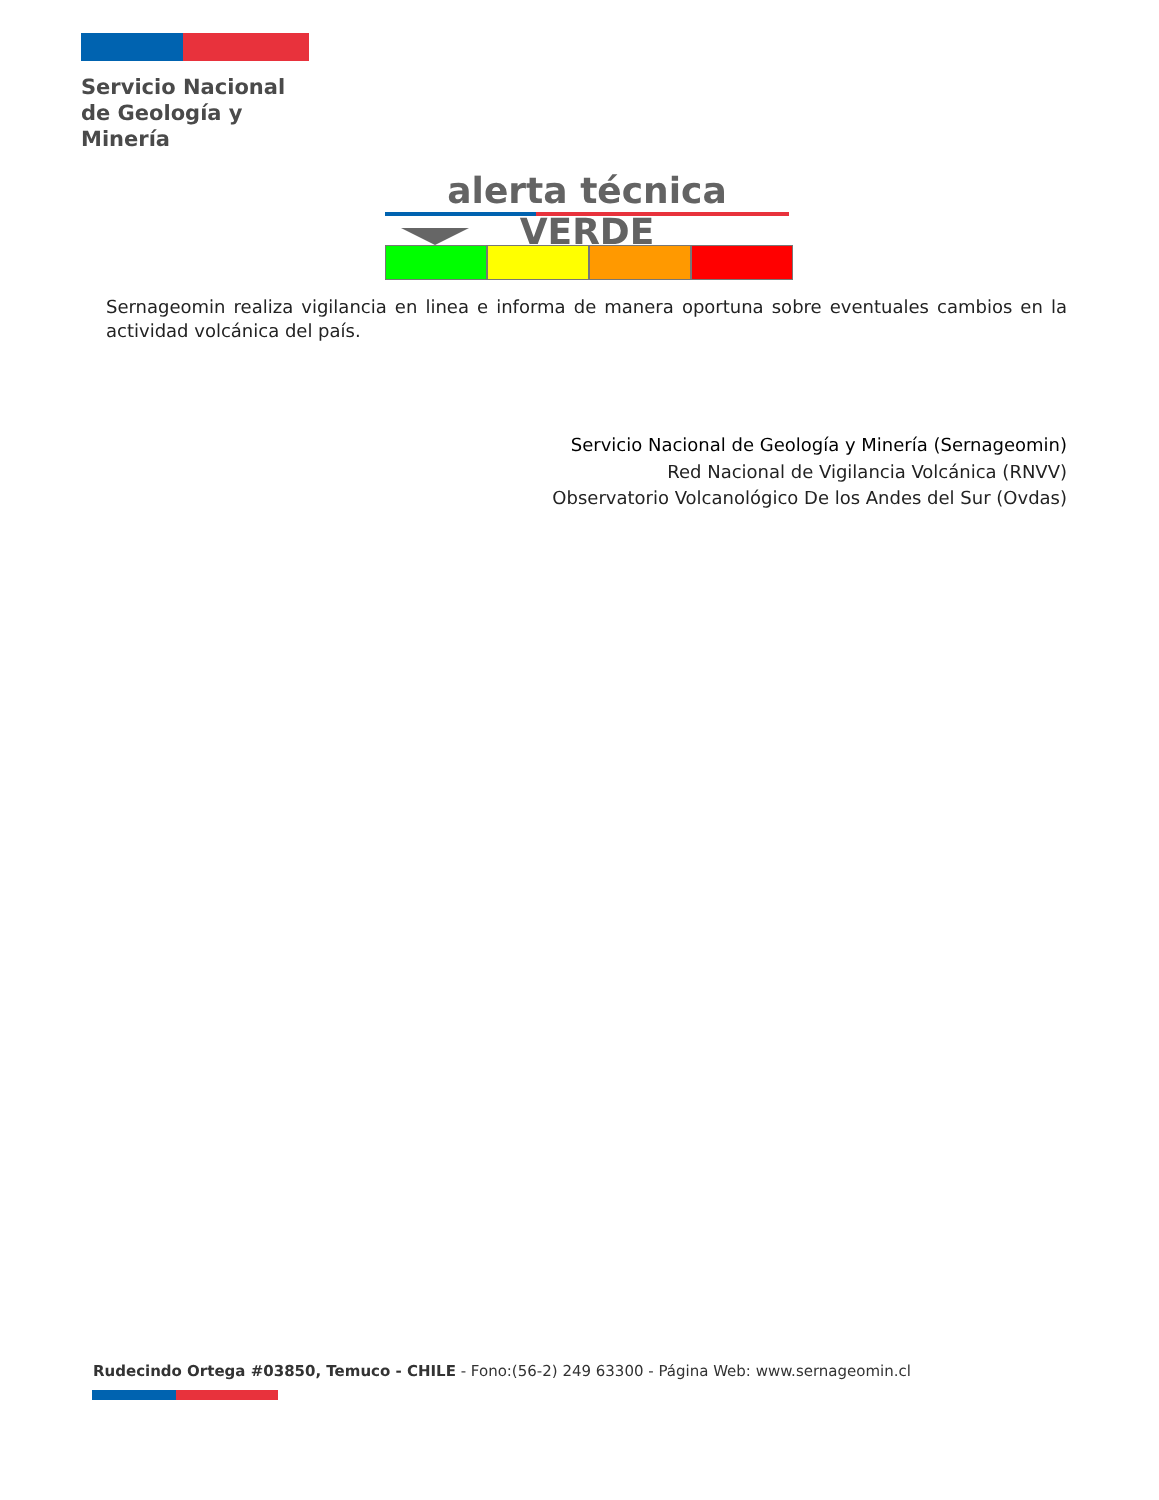Servicio Nacional
de Geología y
Minería
alerta técnica VERDE
Sernageomin realiza vigilancia en linea e informa de manera oportuna sobre eventuales cambios en la actividad volcánica del país.
Servicio Nacional de Geología y Minería (Sernageomin)
Red Nacional de Vigilancia Volcánica (RNVV)
Observatorio Volcanológico De los Andes del Sur (Ovdas)
Rudecindo Ortega #03850, Temuco - CHILE - Fono:(56-2) 249 63300 - Página Web: www.sernageomin.cl